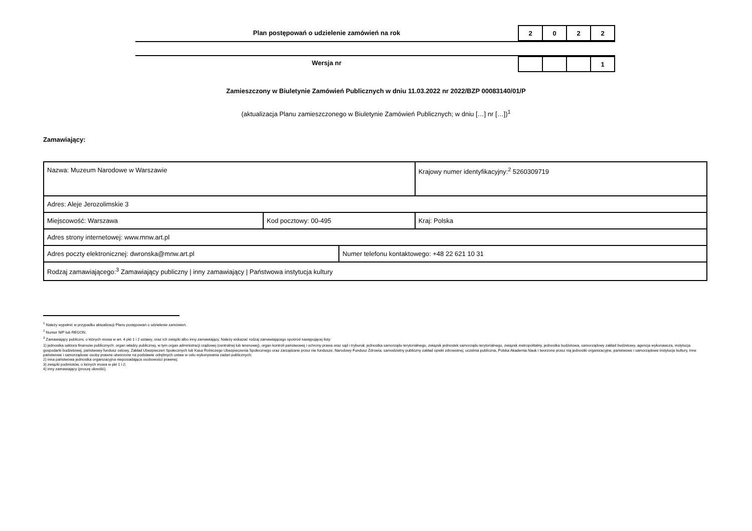Plan postępowań o udzielenie zamówień na rok
| 2 | 0 | 2 | 2 |
Wersja nr
| | | | 1 |
Zamieszczony w Biuletynie Zamówień Publicznych w dniu 11.03.2022 nr 2022/BZP 00083140/01/P
(aktualizacja Planu zamieszczonego w Biuletynie Zamówień Publicznych; w dniu […] nr […])<sup>1</sup>
Zamawiający:
| Nazwa: Muzeum Narodowe w Warszawie | | | Krajowy numer identyfikacyjny:<sup>2</sup> 5260309719 |
| Adres: Aleje Jerozolimskie 3 | | | |
| Miejscowość: Warszawa | Kod pocztowy: 00-495 | | Kraj: Polska |
| Adres strony internetowej: www.mnw.art.pl | | | |
| Adres poczty elektronicznej: dwronska@mnw.art.pl | | Numer telefonu kontaktowego: +48 22 621 10 31 | |
| Rodzaj zamawiającego:<sup>3</sup> Zamawiający publiczny / inny zamawiający / Państwowa instytucja kultury | | | |
<sup>1</sup> Należy wypełnić w przypadku aktualizacji Planu postępowań o udzielenie zamówień.
<sup>2</sup> Numer NIP lub REGON.
<sup>3</sup> Zamawiający publiczni, o których mowa w art. 4 pkt 1 i 2 ustawy, oraz ich związki albo inny zamawiający. Należy wskazać rodzaj zamawiającego spośród następującej listy:
1) jednostka sektora finansów publicznych: organ władzy publicznej, w tym organ administracji rządowej (centralnej lub terenowej), organ kontroli państwowej i ochrony prawa oraz sąd i trybunał, jednostka samorządu terytorialnego, związek jednostek samorządu terytorialnego, związek metropolitalny, jednostka budżetowa, samorządowy zakład budżetowy, agencja wykonawcza, instytucja gospodarki budżetowej, państwowy fundusz celowy, Zakład Ubezpieczeń Społecznych lub Kasa Rolniczego Ubezpieczenia Społecznego oraz zarządzane przez nie fundusze, Narodowy Fundusz Zdrowia, samodzielny publiczny zakład opieki zdrowotnej, uczelnia publiczna, Polska Akademia Nauk i tworzone przez nią jednostki organizacyjne, państwowe i samorządowe instytucje kultury, inne państwowe i samorządowe osoby prawne utworzone na podstawie odrębnych ustaw w celu wykonywania zadań publicznych;
2) inna państwowa jednostka organizacyjna nieposiadająca osobowości prawnej;
3) związki podmiotów, o których mowa w pkt 1 i 2;
4) inny zamawiający (proszę określić).